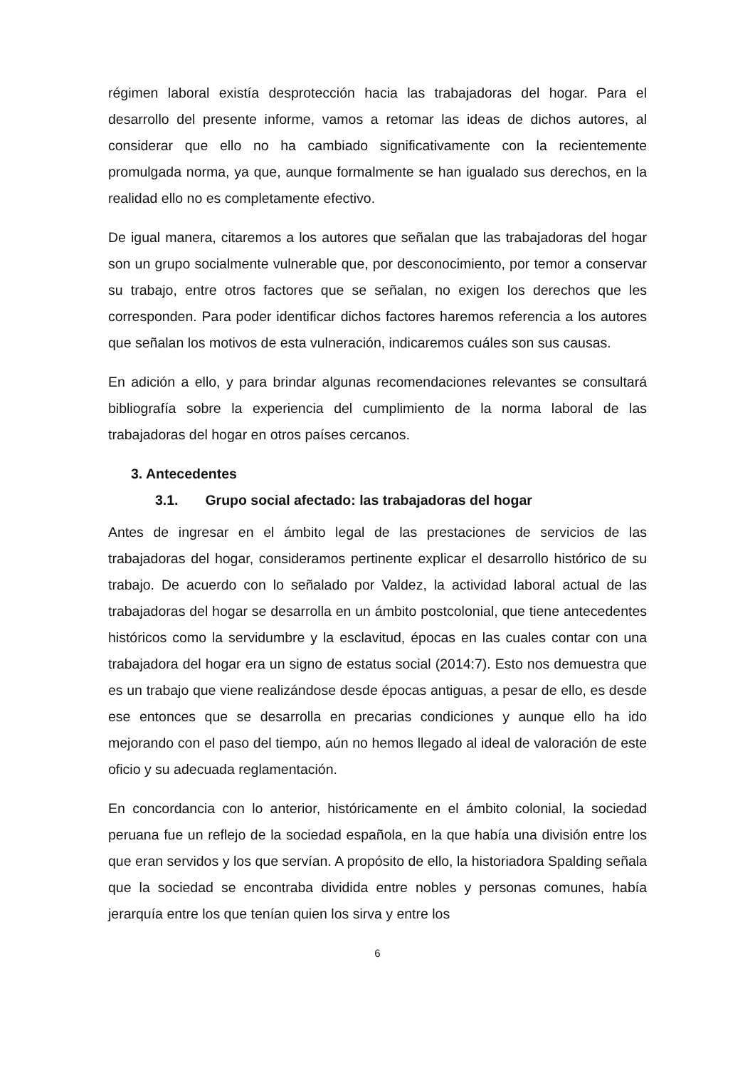régimen laboral existía desprotección hacia las trabajadoras del hogar. Para el desarrollo del presente informe, vamos a retomar las ideas de dichos autores, al considerar que ello no ha cambiado significativamente con la recientemente promulgada norma, ya que, aunque formalmente se han igualado sus derechos, en la realidad ello no es completamente efectivo.
De igual manera, citaremos a los autores que señalan que las trabajadoras del hogar son un grupo socialmente vulnerable que, por desconocimiento, por temor a conservar su trabajo, entre otros factores que se señalan, no exigen los derechos que les corresponden. Para poder identificar dichos factores haremos referencia a los autores que señalan los motivos de esta vulneración, indicaremos cuáles son sus causas.
En adición a ello, y para brindar algunas recomendaciones relevantes se consultará bibliografía sobre la experiencia del cumplimiento de la norma laboral de las trabajadoras del hogar en otros países cercanos.
3. Antecedentes
3.1. Grupo social afectado: las trabajadoras del hogar
Antes de ingresar en el ámbito legal de las prestaciones de servicios de las trabajadoras del hogar, consideramos pertinente explicar el desarrollo histórico de su trabajo. De acuerdo con lo señalado por Valdez, la actividad laboral actual de las trabajadoras del hogar se desarrolla en un ámbito postcolonial, que tiene antecedentes históricos como la servidumbre y la esclavitud, épocas en las cuales contar con una trabajadora del hogar era un signo de estatus social (2014:7). Esto nos demuestra que es un trabajo que viene realizándose desde épocas antiguas, a pesar de ello, es desde ese entonces que se desarrolla en precarias condiciones y aunque ello ha ido mejorando con el paso del tiempo, aún no hemos llegado al ideal de valoración de este oficio y su adecuada reglamentación.
En concordancia con lo anterior, históricamente en el ámbito colonial, la sociedad peruana fue un reflejo de la sociedad española, en la que había una división entre los que eran servidos y los que servían. A propósito de ello, la historiadora Spalding señala que la sociedad se encontraba dividida entre nobles y personas comunes, había jerarquía entre los que tenían quien los sirva y entre los
6